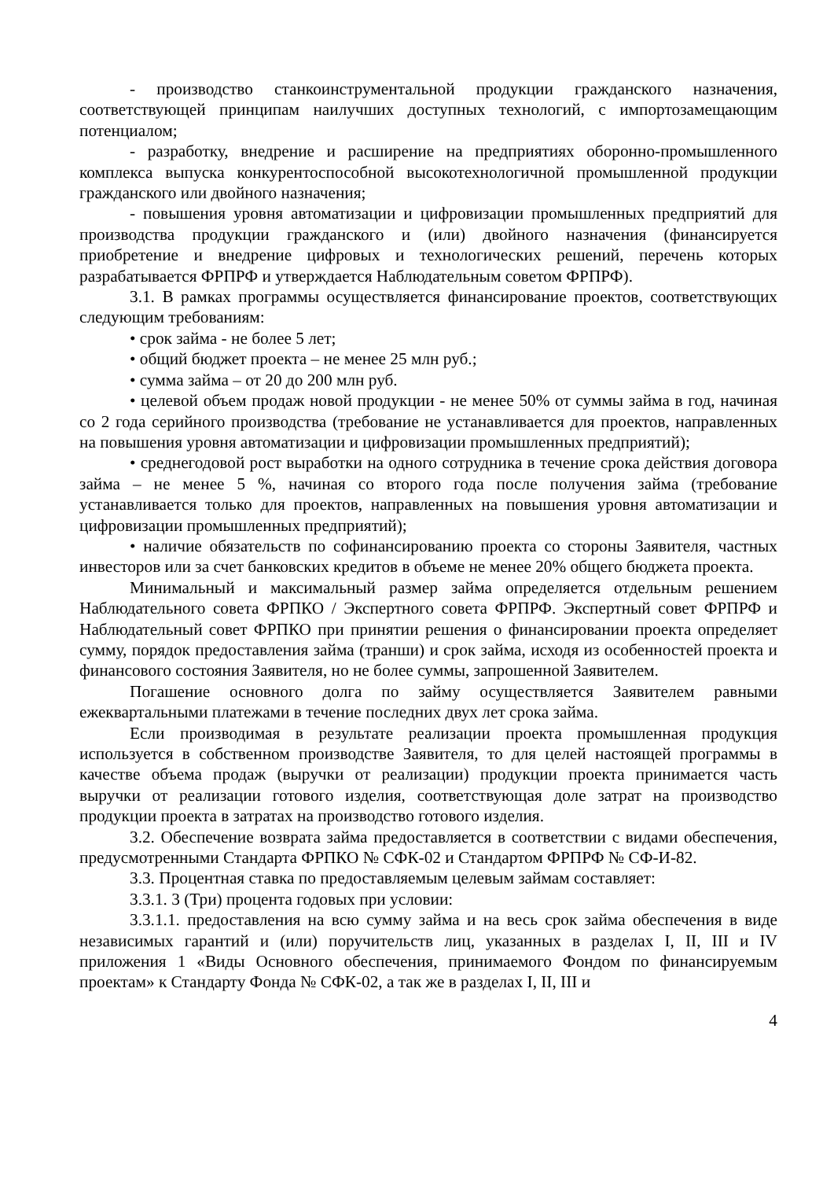- производство станкоинструментальной продукции гражданского назначения, соответствующей принципам наилучших доступных технологий, с импортозамещающим потенциалом;
- разработку, внедрение и расширение на предприятиях оборонно-промышленного комплекса выпуска конкурентоспособной высокотехнологичной промышленной продукции гражданского или двойного назначения;
- повышения уровня автоматизации и цифровизации промышленных предприятий для производства продукции гражданского и (или) двойного назначения (финансируется приобретение и внедрение цифровых и технологических решений, перечень которых разрабатывается ФРПРФ и утверждается Наблюдательным советом ФРПРФ).
3.1. В рамках программы осуществляется финансирование проектов, соответствующих следующим требованиям:
• срок займа - не более 5 лет;
• общий бюджет проекта – не менее 25 млн руб.;
• сумма займа – от 20 до 200 млн руб.
• целевой объем продаж новой продукции - не менее 50% от суммы займа в год, начиная со 2 года серийного производства (требование не устанавливается для проектов, направленных на повышения уровня автоматизации и цифровизации промышленных предприятий);
• среднегодовой рост выработки на одного сотрудника в течение срока действия договора займа – не менее 5 %, начиная со второго года после получения займа (требование устанавливается только для проектов, направленных на повышения уровня автоматизации и цифровизации промышленных предприятий);
• наличие обязательств по софинансированию проекта со стороны Заявителя, частных инвесторов или за счет банковских кредитов в объеме не менее 20% общего бюджета проекта.
Минимальный и максимальный размер займа определяется отдельным решением Наблюдательного совета ФРПКО / Экспертного совета ФРПРФ. Экспертный совет ФРПРФ и Наблюдательный совет ФРПКО при принятии решения о финансировании проекта определяет сумму, порядок предоставления займа (транши) и срок займа, исходя из особенностей проекта и финансового состояния Заявителя, но не более суммы, запрошенной Заявителем.
Погашение основного долга по займу осуществляется Заявителем равными ежеквартальными платежами в течение последних двух лет срока займа.
Если производимая в результате реализации проекта промышленная продукция используется в собственном производстве Заявителя, то для целей настоящей программы в качестве объема продаж (выручки от реализации) продукции проекта принимается часть выручки от реализации готового изделия, соответствующая доле затрат на производство продукции проекта в затратах на производство готового изделия.
3.2. Обеспечение возврата займа предоставляется в соответствии с видами обеспечения, предусмотренными Стандарта ФРПКО № СФК-02 и Стандартом ФРПРФ № СФ-И-82.
3.3. Процентная ставка по предоставляемым целевым займам составляет:
3.3.1. 3 (Три) процента годовых при условии:
3.3.1.1. предоставления на всю сумму займа и на весь срок займа обеспечения в виде независимых гарантий и (или) поручительств лиц, указанных в разделах I, II, III и IV приложения 1 «Виды Основного обеспечения, принимаемого Фондом по финансируемым проектам» к Стандарту Фонда № СФК-02, а так же в разделах I, II, III и
4